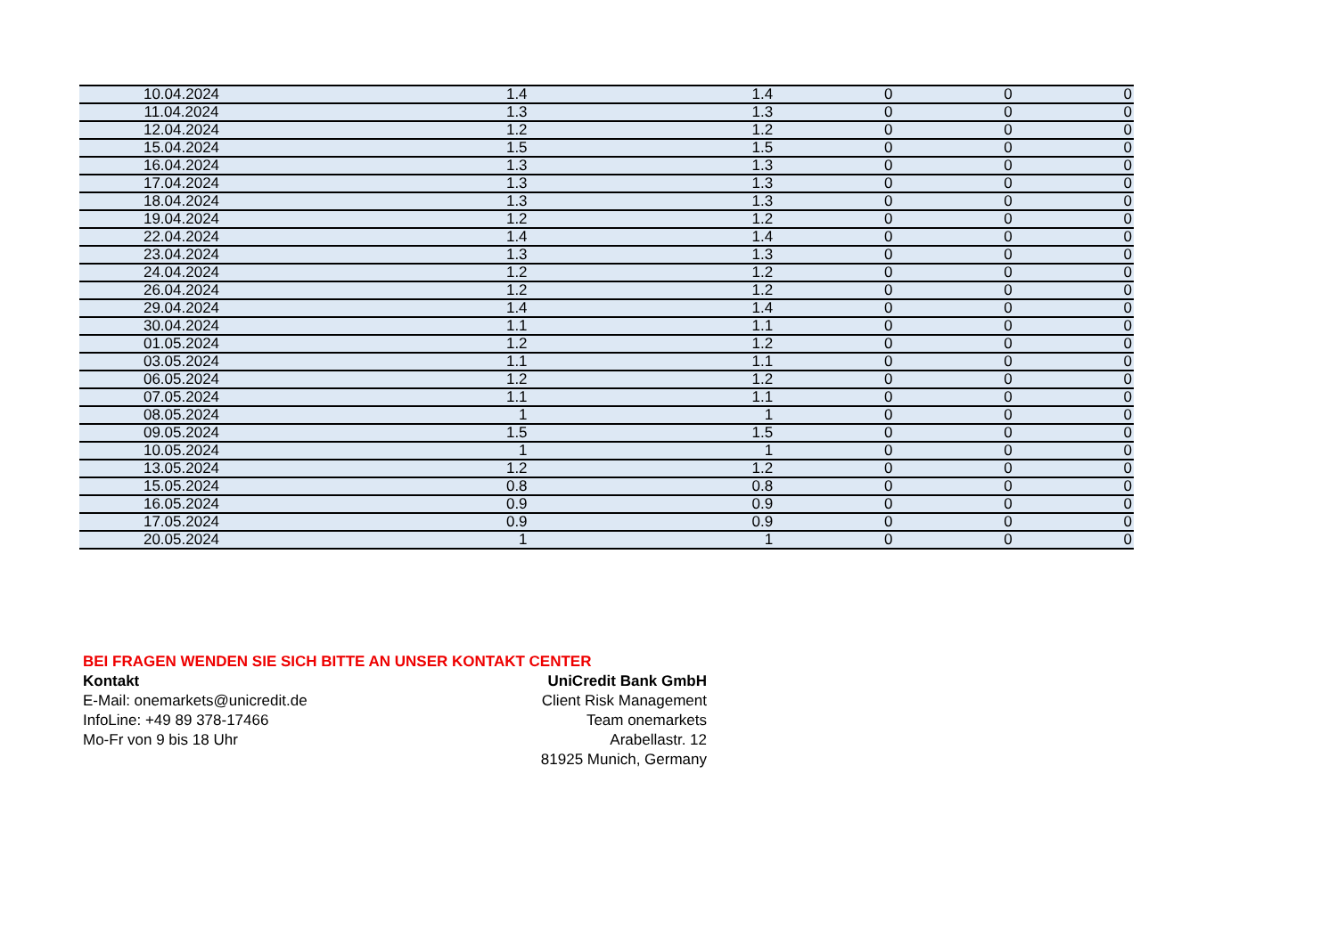| 10.04.2024 | 1.4 | 1.4 | 0 | 0 | 0 |
| 11.04.2024 | 1.3 | 1.3 | 0 | 0 | 0 |
| 12.04.2024 | 1.2 | 1.2 | 0 | 0 | 0 |
| 15.04.2024 | 1.5 | 1.5 | 0 | 0 | 0 |
| 16.04.2024 | 1.3 | 1.3 | 0 | 0 | 0 |
| 17.04.2024 | 1.3 | 1.3 | 0 | 0 | 0 |
| 18.04.2024 | 1.3 | 1.3 | 0 | 0 | 0 |
| 19.04.2024 | 1.2 | 1.2 | 0 | 0 | 0 |
| 22.04.2024 | 1.4 | 1.4 | 0 | 0 | 0 |
| 23.04.2024 | 1.3 | 1.3 | 0 | 0 | 0 |
| 24.04.2024 | 1.2 | 1.2 | 0 | 0 | 0 |
| 26.04.2024 | 1.2 | 1.2 | 0 | 0 | 0 |
| 29.04.2024 | 1.4 | 1.4 | 0 | 0 | 0 |
| 30.04.2024 | 1.1 | 1.1 | 0 | 0 | 0 |
| 01.05.2024 | 1.2 | 1.2 | 0 | 0 | 0 |
| 03.05.2024 | 1.1 | 1.1 | 0 | 0 | 0 |
| 06.05.2024 | 1.2 | 1.2 | 0 | 0 | 0 |
| 07.05.2024 | 1.1 | 1.1 | 0 | 0 | 0 |
| 08.05.2024 | 1 | 1 | 0 | 0 | 0 |
| 09.05.2024 | 1.5 | 1.5 | 0 | 0 | 0 |
| 10.05.2024 | 1 | 1 | 0 | 0 | 0 |
| 13.05.2024 | 1.2 | 1.2 | 0 | 0 | 0 |
| 15.05.2024 | 0.8 | 0.8 | 0 | 0 | 0 |
| 16.05.2024 | 0.9 | 0.9 | 0 | 0 | 0 |
| 17.05.2024 | 0.9 | 0.9 | 0 | 0 | 0 |
| 20.05.2024 | 1 | 1 | 0 | 0 | 0 |
BEI FRAGEN WENDEN SIE SICH BITTE AN UNSER KONTAKT CENTER
Kontakt UniCredit Bank GmbH
E-Mail: onemarkets@unicredit.de Client Risk Management
InfoLine: +49 89 378-17466 Team onemarkets
Mo-Fr von 9 bis 18 Uhr Arabellastr. 12
81925 Munich, Germany